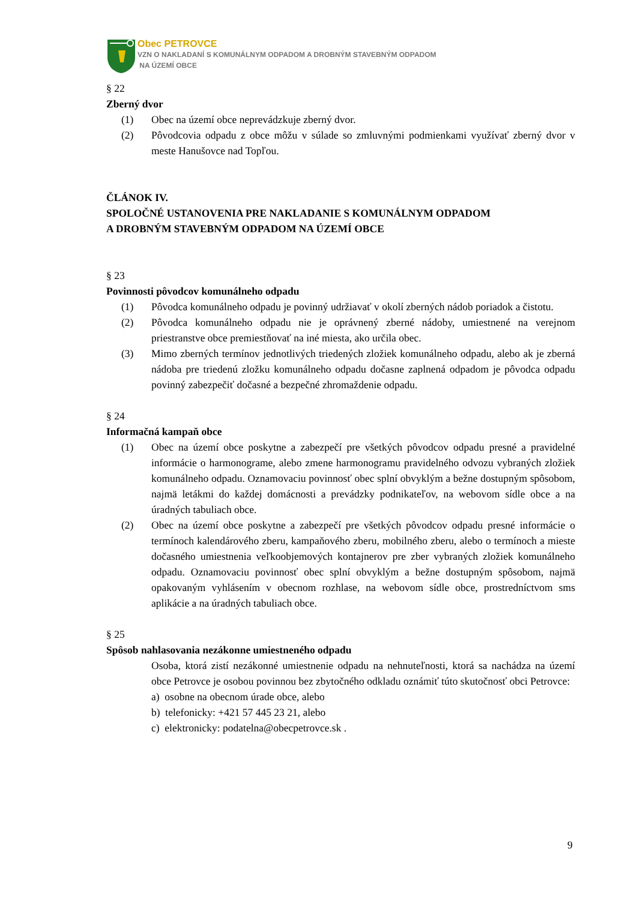Obec PETROVCE
VZN O NAKLADANÍ S KOMUNÁLNYM ODPADOM A DROBNÝM STAVEBNÝM ODPADOM
NA ÚZEMÍ OBCE
§ 22
Zberný dvor
(1) Obec na území obce neprevádzkuje zberný dvor.
(2) Pôvodcovia odpadu z obce môžu v súlade so zmluvnými podmienkami využívať zberný dvor v meste Hanušovce nad Topľou.
ČLÁNOK IV.
SPOLOČNÉ USTANOVENIA PRE NAKLADANIE S KOMUNÁLNYM ODPADOM
A DROBNÝM STAVEBNÝM ODPADOM NA ÚZEMÍ OBCE
§ 23
Povinnosti pôvodcov komunálneho odpadu
(1) Pôvodca komunálneho odpadu je povinný udržiavať v okolí zberných nádob poriadok a čistotu.
(2) Pôvodca komunálneho odpadu nie je oprávnený zberné nádoby, umiestnené na verejnom priestranstve obce premiestňovať na iné miesta, ako určila obec.
(3) Mimo zberných termínov jednotlivých triedených zložiek komunálneho odpadu, alebo ak je zberná nádoba pre triedenú zložku komunálneho odpadu dočasne zaplnená odpadom je pôvodca odpadu povinný zabezpečiť dočasné a bezpečné zhromaždenie odpadu.
§ 24
Informačná kampaň obce
(1) Obec na území obce poskytne a zabezpečí pre všetkých pôvodcov odpadu presné a pravidelné informácie o harmonograme, alebo zmene harmonogramu pravidelného odvozu vybraných zložiek komunálneho odpadu. Oznamovaciu povinnosť obec splní obvyklým a bežne dostupným spôsobom, najmä letákmi do každej domácnosti a prevádzky podnikateľov, na webovom sídle obce a na úradných tabuliach obce.
(2) Obec na území obce poskytne a zabezpečí pre všetkých pôvodcov odpadu presné informácie o termínoch kalendárového zberu, kampaňového zberu, mobilného zberu, alebo o termínoch a mieste dočasného umiestnenia veľkoobjemových kontajnerov pre zber vybraných zložiek komunálneho odpadu. Oznamovaciu povinnosť obec splní obvyklým a bežne dostupným spôsobom, najmä opakovaným vyhlásením v obecnom rozhlase, na webovom sídle obce, prostredníctvom sms aplikácie a na úradných tabuliach obce.
§ 25
Spôsob nahlasovania nezákonne umiestneného odpadu
Osoba, ktorá zistí nezákonné umiestnenie odpadu na nehnuteľnosti, ktorá sa nachádza na území obce Petrovce je osobou povinnou bez zbytočného odkladu oznámiť túto skutočnosť obci Petrovce:
a) osobne na obecnom úrade obce, alebo
b) telefonicky: +421 57 445 23 21, alebo
c) elektronicky: podatelna@obecpetrovce.sk .
9